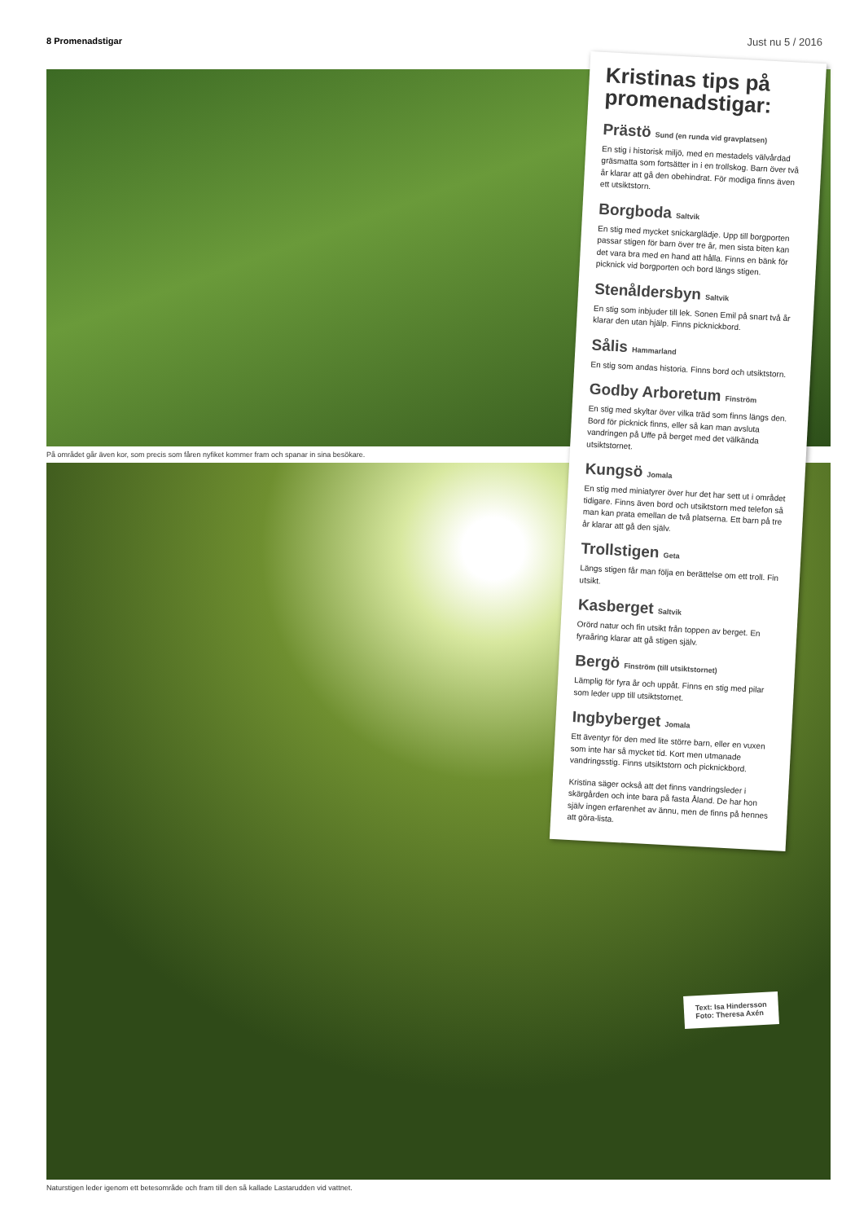8 Promenadstigar Just nu 5 / 2016
På området går även kor, som precis som fåren nyfiket kommer fram och spanar in sina besökare.
Naturstigen leder igenom ett betesområde och fram till den så kallade Lastarudden vid vattnet.
Kristinas tips på promenadstigar:
Prästö Sund (en runda vid gravplatsen)
En stig i historisk miljö, med en mestadels välvårdad gräsmatta som fortsätter in i en trollskog. Barn över två år klarar att gå den obehindrat. För modiga finns även ett utsiktstorn.
Borgboda Saltvik
En stig med mycket snickarglädje. Upp till borgporten passar stigen för barn över tre år, men sista biten kan det vara bra med en hand att hålla. Finns en bänk för picknick vid borgporten och bord längs stigen.
Stenåldersbyn Saltvik
En stig som inbjuder till lek. Sonen Emil på snart två år klarar den utan hjälp. Finns picknickbord.
Sålis Hammarland
En stig som andas historia. Finns bord och utsiktstorn.
Godby Arboretum Finström
En stig med skyltar över vilka träd som finns längs den. Bord för picknick finns, eller så kan man avsluta vandringen på Uffe på berget med det välkända utsiktstornet.
Kungsö Jomala
En stig med miniatyrer över hur det har sett ut i området tidigare. Finns även bord och utsiktstorn med telefon så man kan prata emellan de två platserna. Ett barn på tre år klarar att gå den själv.
Trollstigen Geta
Längs stigen får man följa en berättelse om ett troll. Fin utsikt.
Kasberget Saltvik
Orörd natur och fin utsikt från toppen av berget. En fyraåring klarar att gå stigen själv.
Bergö Finström (till utsiktstornet)
Lämplig för fyra år och uppåt. Finns en stig med pilar som leder upp till utsiktstornet.
Ingbyberget Jomala
Ett äventyr för den med lite större barn, eller en vuxen som inte har så mycket tid. Kort men utmanade vandringsstig. Finns utsiktstorn och picknickbord.
Kristina säger också att det finns vandringsleder i skärgården och inte bara på fasta Åland. De har hon själv ingen erfarenhet av ännu, men de finns på hennes att göra-lista.
Text: Isa Hindersson
Foto: Theresa Axén